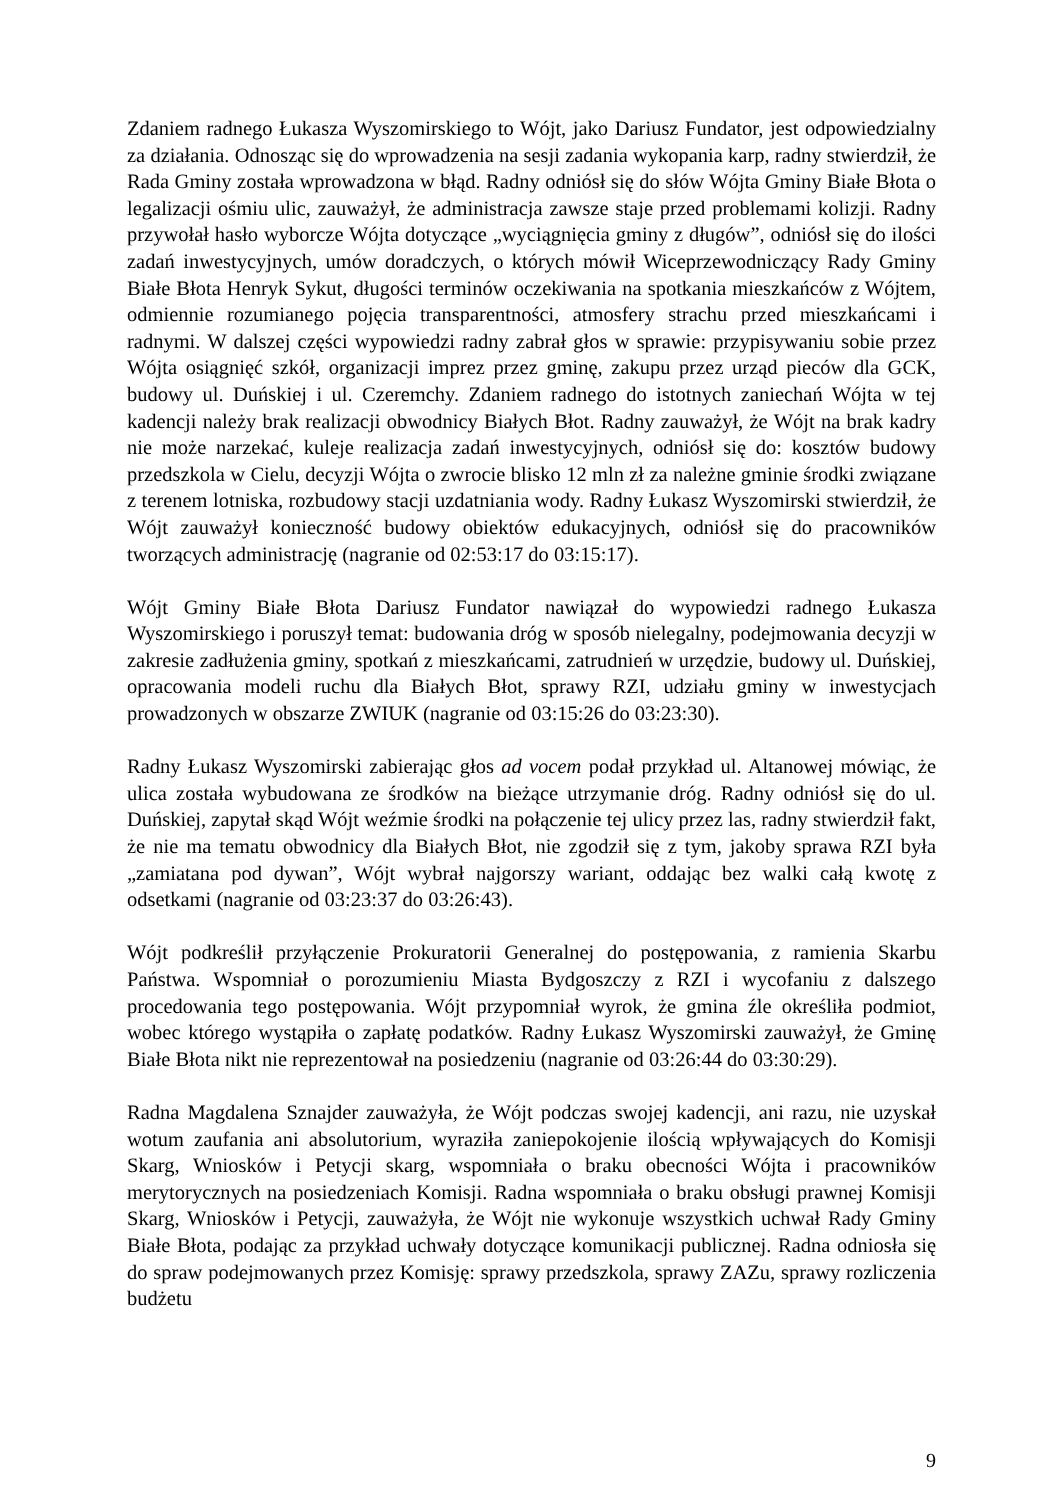Zdaniem radnego Łukasza Wyszomirskiego to Wójt, jako Dariusz Fundator, jest odpowiedzialny za działania. Odnosząc się do wprowadzenia na sesji zadania wykopania karp, radny stwierdził, że Rada Gminy została wprowadzona w błąd. Radny odniósł się do słów Wójta Gminy Białe Błota o legalizacji ośmiu ulic, zauważył, że administracja zawsze staje przed problemami kolizji. Radny przywołał hasło wyborcze Wójta dotyczące „wyciągnięcia gminy z długów”, odniósł się do ilości zadań inwestycyjnych, umów doradczych, o których mówił Wiceprzewodniczący Rady Gminy Białe Błota Henryk Sykut, długości terminów oczekiwania na spotkania mieszkańców z Wójtem, odmiennie rozumianego pojęcia transparentności, atmosfery strachu przed mieszkańcami i radnymi. W dalszej części wypowiedzi radny zabrał głos w sprawie: przypisywaniu sobie przez Wójta osiągnięć szkół, organizacji imprez przez gminę, zakupu przez urząd pieców dla GCK, budowy ul. Duńskiej i ul. Czeremchy. Zdaniem radnego do istotnych zaniechań Wójta w tej kadencji należy brak realizacji obwodnicy Białych Błot. Radny zauważył, że Wójt na brak kadry nie może narzekać, kuleje realizacja zadań inwestycyjnych, odniósł się do: kosztów budowy przedszkola w Cielu, decyzji Wójta o zwrocie blisko 12 mln zł za należne gminie środki związane z terenem lotniska, rozbudowy stacji uzdatniania wody. Radny Łukasz Wyszomirski stwierdził, że Wójt zauważył konieczność budowy obiektów edukacyjnych, odniósł się do pracowników tworzących administrację (nagranie od 02:53:17 do 03:15:17).
Wójt Gminy Białe Błota Dariusz Fundator nawiązał do wypowiedzi radnego Łukasza Wyszomirskiego i poruszył temat: budowania dróg w sposób nielegalny, podejmowania decyzji w zakresie zadłużenia gminy, spotkań z mieszkańcami, zatrudnień w urzędzie, budowy ul. Duńskiej, opracowania modeli ruchu dla Białych Błot, sprawy RZI, udziału gminy w inwestycjach prowadzonych w obszarze ZWIUK (nagranie od 03:15:26 do 03:23:30).
Radny Łukasz Wyszomirski zabierając głos ad vocem podał przykład ul. Altanowej mówiąc, że ulica została wybudowana ze środków na bieżące utrzymanie dróg. Radny odniósł się do ul. Duńskiej, zapytał skąd Wójt weźmie środki na połączenie tej ulicy przez las, radny stwierdził fakt, że nie ma tematu obwodnicy dla Białych Błot, nie zgodził się z tym, jakoby sprawa RZI była „zamiatana pod dywan”, Wójt wybrał najgorszy wariant, oddając bez walki całą kwotę z odsetkami (nagranie od 03:23:37 do 03:26:43).
Wójt podkreślił przyłączenie Prokuratorii Generalnej do postępowania, z ramienia Skarbu Państwa. Wspomniał o porozumieniu Miasta Bydgoszczy z RZI i wycofaniu z dalszego procedowania tego postępowania. Wójt przypomniał wyrok, że gmina źle określiła podmiot, wobec którego wystąpiła o zapłatę podatków. Radny Łukasz Wyszomirski zauważył, że Gminę Białe Błota nikt nie reprezentował na posiedzeniu (nagranie od 03:26:44 do 03:30:29).
Radna Magdalena Sznajder zauważyła, że Wójt podczas swojej kadencji, ani razu, nie uzyskał wotum zaufania ani absolutorium, wyraziła zaniepokojenie ilością wpływających do Komisji Skarg, Wniosków i Petycji skarg, wspomniała o braku obecności Wójta i pracowników merytorycznych na posiedzeniach Komisji. Radna wspomniała o braku obsługi prawnej Komisji Skarg, Wniosków i Petycji, zauważyła, że Wójt nie wykonuje wszystkich uchwał Rady Gminy Białe Błota, podając za przykład uchwały dotyczące komunikacji publicznej. Radna odniosła się do spraw podejmowanych przez Komisję: sprawy przedszkola, sprawy ZAZu, sprawy rozliczenia budżetu
9